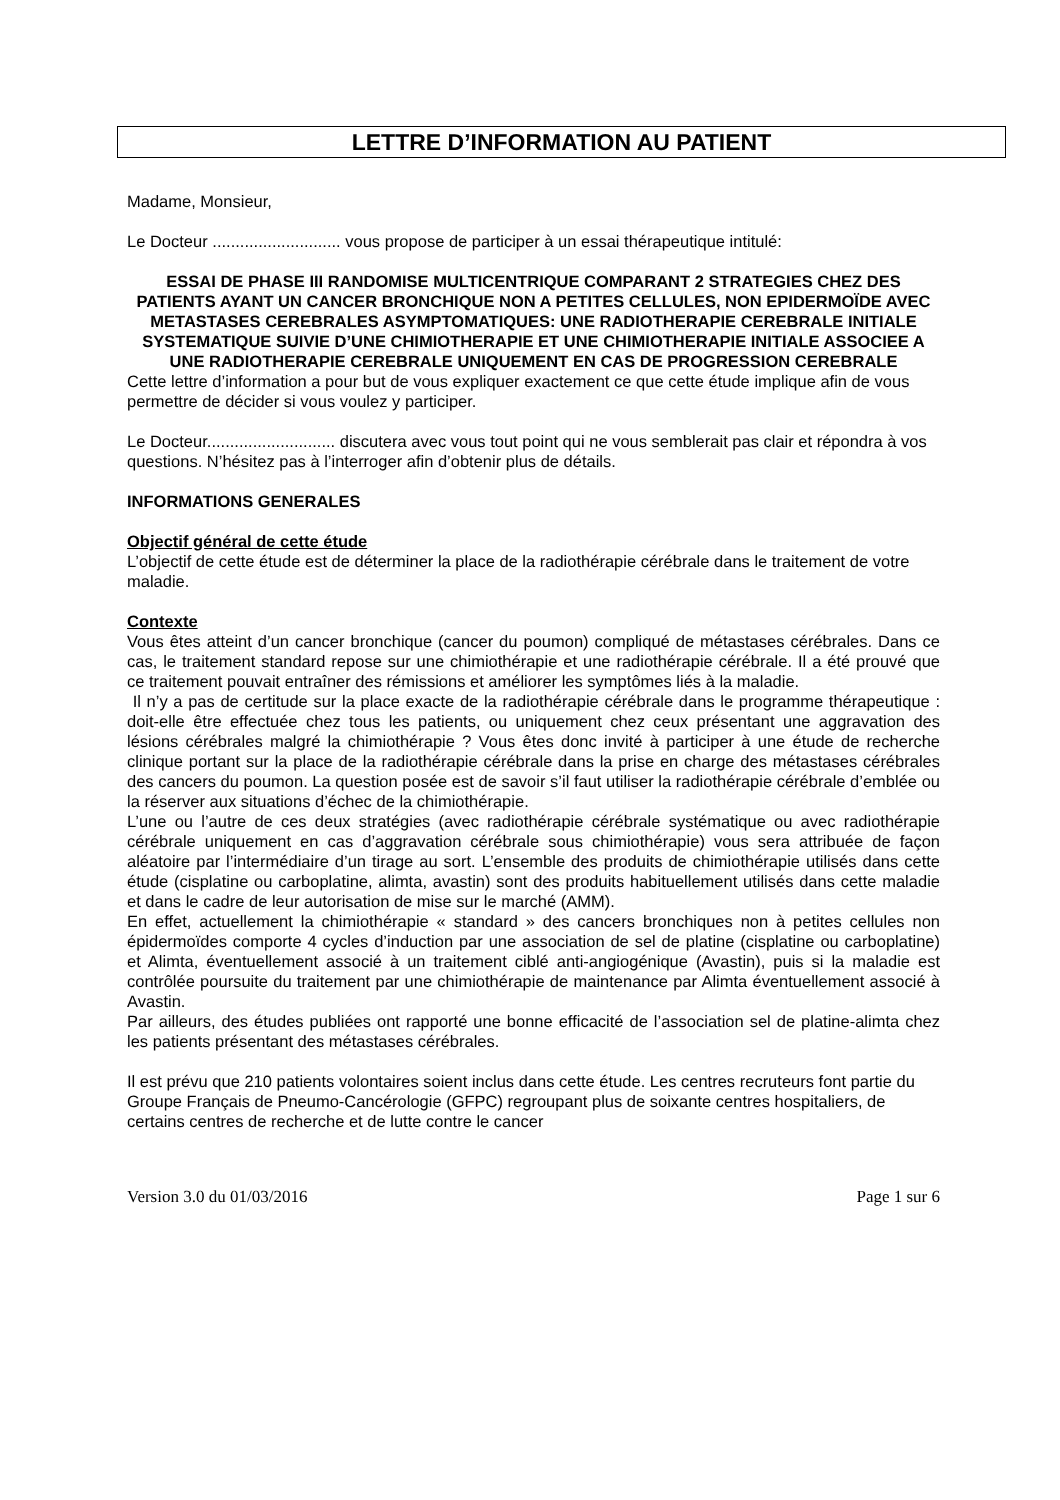LETTRE D’INFORMATION AU PATIENT
Madame, Monsieur,
Le Docteur ............................ vous propose de participer à un essai thérapeutique intitulé:
ESSAI DE PHASE III RANDOMISE MULTICENTRIQUE COMPARANT 2 STRATEGIES CHEZ DES PATIENTS AYANT UN CANCER BRONCHIQUE NON A PETITES CELLULES, NON EPIDERMOÏDE AVEC METASTASES CEREBRALES ASYMPTOMATIQUES: UNE RADIOTHERAPIE CEREBRALE INITIALE SYSTEMATIQUE SUIVIE D’UNE CHIMIOTHERAPIE ET UNE CHIMIOTHERAPIE INITIALE ASSOCIEE A UNE RADIOTHERAPIE CEREBRALE UNIQUEMENT EN CAS DE PROGRESSION CEREBRALE
Cette lettre d’information a pour but de vous expliquer exactement ce que cette étude implique afin de vous permettre de décider si vous voulez y participer.
Le Docteur............................ discutera avec vous tout point qui ne vous semblerait pas clair et répondra à vos questions. N’hésitez pas à l’interroger afin d’obtenir plus de détails.
INFORMATIONS GENERALES
Objectif général de cette étude
L’objectif de cette étude est de déterminer la place de la radiothérapie cérébrale dans le traitement de votre maladie.
Contexte
Vous êtes atteint d’un cancer bronchique (cancer du poumon) compliqué de métastases cérébrales. Dans ce cas, le traitement standard repose sur une chimiothérapie et une radiothérapie cérébrale. Il a été prouvé que ce traitement pouvait entraîner des rémissions et améliorer les symptômes liés à la maladie.
Il n’y a pas de certitude sur la place exacte de la radiothérapie cérébrale dans le programme thérapeutique : doit-elle être effectuée chez tous les patients, ou uniquement chez ceux présentant une aggravation des lésions cérébrales malgré la chimiothérapie ? Vous êtes donc invité à participer à une étude de recherche clinique portant sur la place de la radiothérapie cérébrale dans la prise en charge des métastases cérébrales des cancers du poumon. La question posée est de savoir s’il faut utiliser la radiothérapie cérébrale d’emblée ou la réserver aux situations d’échec de la chimiothérapie.
L’une ou l’autre de ces deux stratégies (avec radiothérapie cérébrale systématique ou avec radiothérapie cérébrale uniquement en cas d’aggravation cérébrale sous chimiothérapie) vous sera attribuée de façon aléatoire par l’intermédiaire d’un tirage au sort. L’ensemble des produits de chimiothérapie utilisés dans cette étude (cisplatine ou carboplatine, alimta, avastin) sont des produits habituellement utilisés dans cette maladie et dans le cadre de leur autorisation de mise sur le marché (AMM).
En effet, actuellement la chimiothérapie « standard » des cancers bronchiques non à petites cellules non épidermoïdes comporte 4 cycles d’induction par une association de sel de platine (cisplatine ou carboplatine) et Alimta, éventuellement associé à un traitement ciblé anti-angiogénique (Avastin), puis si la maladie est contrôlée poursuite du traitement par une chimiothérapie de maintenance par Alimta éventuellement associé à Avastin.
Par ailleurs, des études publiées ont rapporté une bonne efficacité de l’association sel de platine-alimta chez les patients présentant des métastases cérébrales.
Il est prévu que 210 patients volontaires soient inclus dans cette étude. Les centres recruteurs font partie du Groupe Français de Pneumo-Cancérologie (GFPC) regroupant plus de soixante centres hospitaliers, de certains centres de recherche et de lutte contre le cancer
Version 3.0 du 01/03/2016 Page 1 sur 6